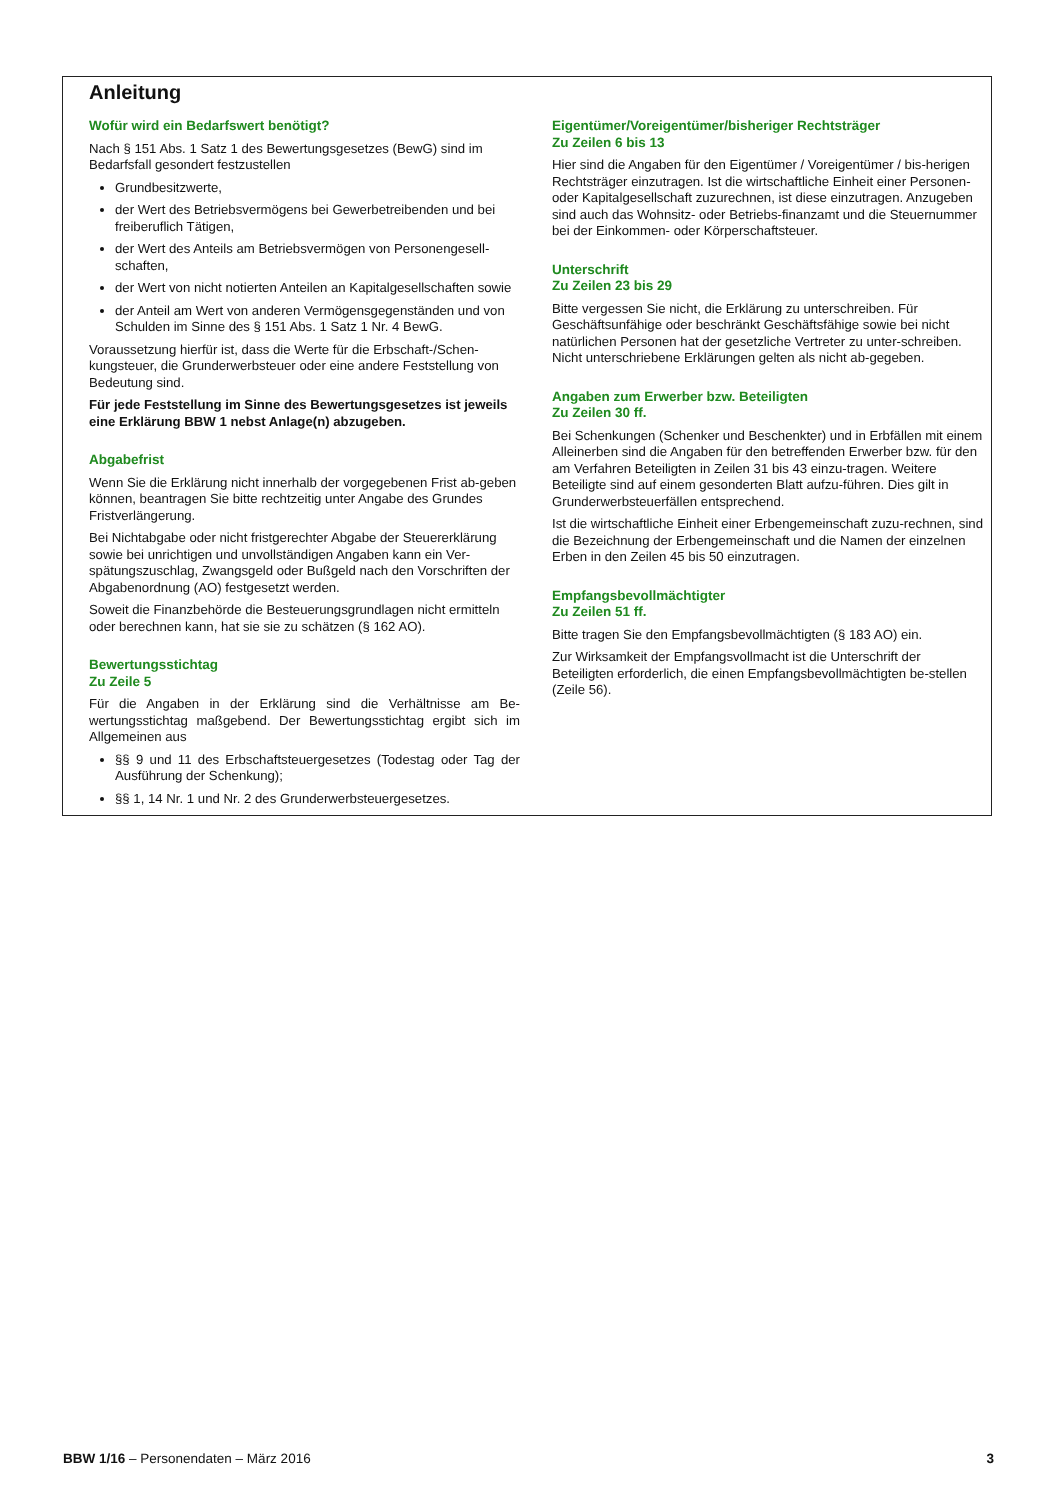Anleitung
Wofür wird ein Bedarfswert benötigt?
Nach § 151 Abs. 1 Satz 1 des Bewertungsgesetzes (BewG) sind im Bedarfsfall gesondert festzustellen
Grundbesitzwerte,
der Wert des Betriebsvermögens bei Gewerbetreibenden und bei freiberuflich Tätigen,
der Wert des Anteils am Betriebsvermögen von Personengesell-schaften,
der Wert von nicht notierten Anteilen an Kapitalgesellschaften sowie
der Anteil am Wert von anderen Vermögensgegenständen und von Schulden im Sinne des § 151 Abs. 1 Satz 1 Nr. 4 BewG.
Voraussetzung hierfür ist, dass die Werte für die Erbschaft-/Schen-kungsteuer, die Grunderwerbsteuer oder eine andere Feststellung von Bedeutung sind.
Für jede Feststellung im Sinne des Bewertungsgesetzes ist jeweils eine Erklärung BBW 1 nebst Anlage(n) abzugeben.
Abgabefrist
Wenn Sie die Erklärung nicht innerhalb der vorgegebenen Frist ab-geben können, beantragen Sie bitte rechtzeitig unter Angabe des Grundes Fristverlängerung.
Bei Nichtabgabe oder nicht fristgerechter Abgabe der Steuererklärung sowie bei unrichtigen und unvollständigen Angaben kann ein Ver-spätungszuschlag, Zwangsgeld oder Bußgeld nach den Vorschriften der Abgabenordnung (AO) festgesetzt werden.
Soweit die Finanzbehörde die Besteuerungsgrundlagen nicht ermitteln oder berechnen kann, hat sie sie zu schätzen (§ 162 AO).
Bewertungsstichtag
Zu Zeile 5
Für die Angaben in der Erklärung sind die Verhältnisse am Be-wertungsstichtag maßgebend. Der Bewertungsstichtag ergibt sich im Allgemeinen aus
§§ 9 und 11 des Erbschaftsteuergesetzes (Todestag oder Tag der Ausführung der Schenkung);
§§ 1, 14 Nr. 1 und Nr. 2 des Grunderwerbsteuergesetzes.
Eigentümer/Voreigentümer/bisheriger Rechtsträger
Zu Zeilen 6 bis 13
Hier sind die Angaben für den Eigentümer / Voreigentümer / bis-herigen Rechtsträger einzutragen. Ist die wirtschaftliche Einheit einer Personen- oder Kapitalgesellschaft zuzurechnen, ist diese einzutragen. Anzugeben sind auch das Wohnsitz- oder Betriebs-finanzamt und die Steuernummer bei der Einkommen- oder Körperschaftsteuer.
Unterschrift
Zu Zeilen 23 bis 29
Bitte vergessen Sie nicht, die Erklärung zu unterschreiben. Für Geschäftsunfähige oder beschränkt Geschäftsfähige sowie bei nicht natürlichen Personen hat der gesetzliche Vertreter zu unter-schreiben. Nicht unterschriebene Erklärungen gelten als nicht ab-gegeben.
Angaben zum Erwerber bzw. Beteiligten
Zu Zeilen 30 ff.
Bei Schenkungen (Schenker und Beschenkter) und in Erbfällen mit einem Alleinerben sind die Angaben für den betreffenden Erwerber bzw. für den am Verfahren Beteiligten in Zeilen 31 bis 43 einzu-tragen. Weitere Beteiligte sind auf einem gesonderten Blatt aufzu-führen. Dies gilt in Grunderwerbsteuerfällen entsprechend.
Ist die wirtschaftliche Einheit einer Erbengemeinschaft zuzu-rechnen, sind die Bezeichnung der Erbengemeinschaft und die Namen der einzelnen Erben in den Zeilen 45 bis 50 einzutragen.
Empfangsbevollmächtigter
Zu Zeilen 51 ff.
Bitte tragen Sie den Empfangsbevollmächtigten (§ 183 AO) ein.
Zur Wirksamkeit der Empfangsvollmacht ist die Unterschrift der Beteiligten erforderlich, die einen Empfangsbevollmächtigten be-stellen
(Zeile 56).
BBW 1/16 – Personendaten – März 2016 3